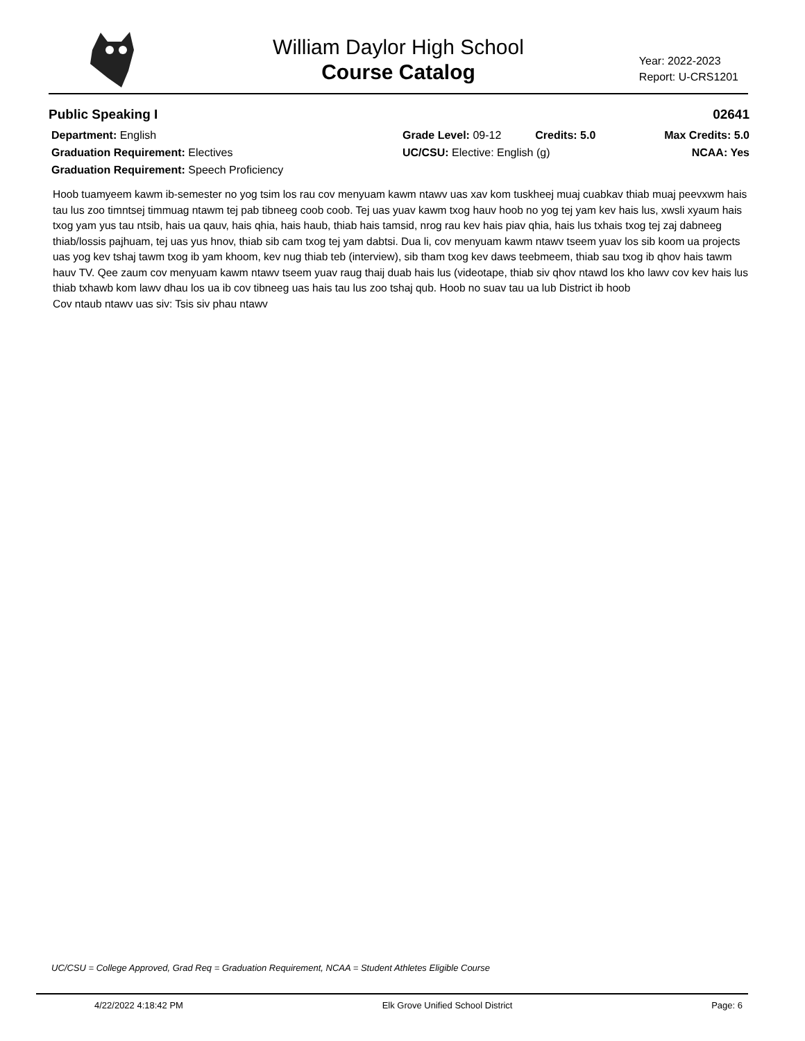William Daylor High School
Course Catalog
Year: 2022-2023
Report: U-CRS1201
Public Speaking I 02641
Department: English
Graduation Requirement: Electives
Graduation Requirement: Speech Proficiency
Grade Level: 09-12 Credits: 5.0
UC/CSU: Elective: English (g)
Max Credits: 5.0
NCAA: Yes
Hoob tuamyeem kawm ib-semester no yog tsim los rau cov menyuam kawm ntawv uas xav kom tuskheej muaj cuabkav thiab muaj peevxwm hais tau lus zoo timntsej timmuag ntawm tej pab tibneeg coob coob. Tej uas yuav kawm txog hauv hoob no yog tej yam kev hais lus, xwsli xyaum hais txog yam yus tau ntsib, hais ua qauv, hais qhia, hais haub, thiab hais tamsid, nrog rau kev hais piav qhia, hais lus txhais txog tej zaj dabneeg thiab/lossis pajhuam, tej uas yus hnov, thiab sib cam txog tej yam dabtsi. Dua li, cov menyuam kawm ntawv tseem yuav los sib koom ua projects uas yog kev tshaj tawm txog ib yam khoom, kev nug thiab teb (interview), sib tham txog kev daws teebmeem, thiab sau txog ib qhov hais tawm hauv TV. Qee zaum cov menyuam kawm ntawv tseem yuav raug thaij duab hais lus (videotape, thiab siv qhov ntawd los kho lawv cov kev hais lus thiab txhawb kom lawv dhau los ua ib cov tibneeg uas hais tau lus zoo tshaj qub. Hoob no suav tau ua lub District ib hoob
Cov ntaub ntawv uas siv: Tsis siv phau ntawv
UC/CSU = College Approved, Grad Req = Graduation Requirement, NCAA = Student Athletes Eligible Course
4/22/2022 4:18:42 PM Elk Grove Unified School District Page: 6